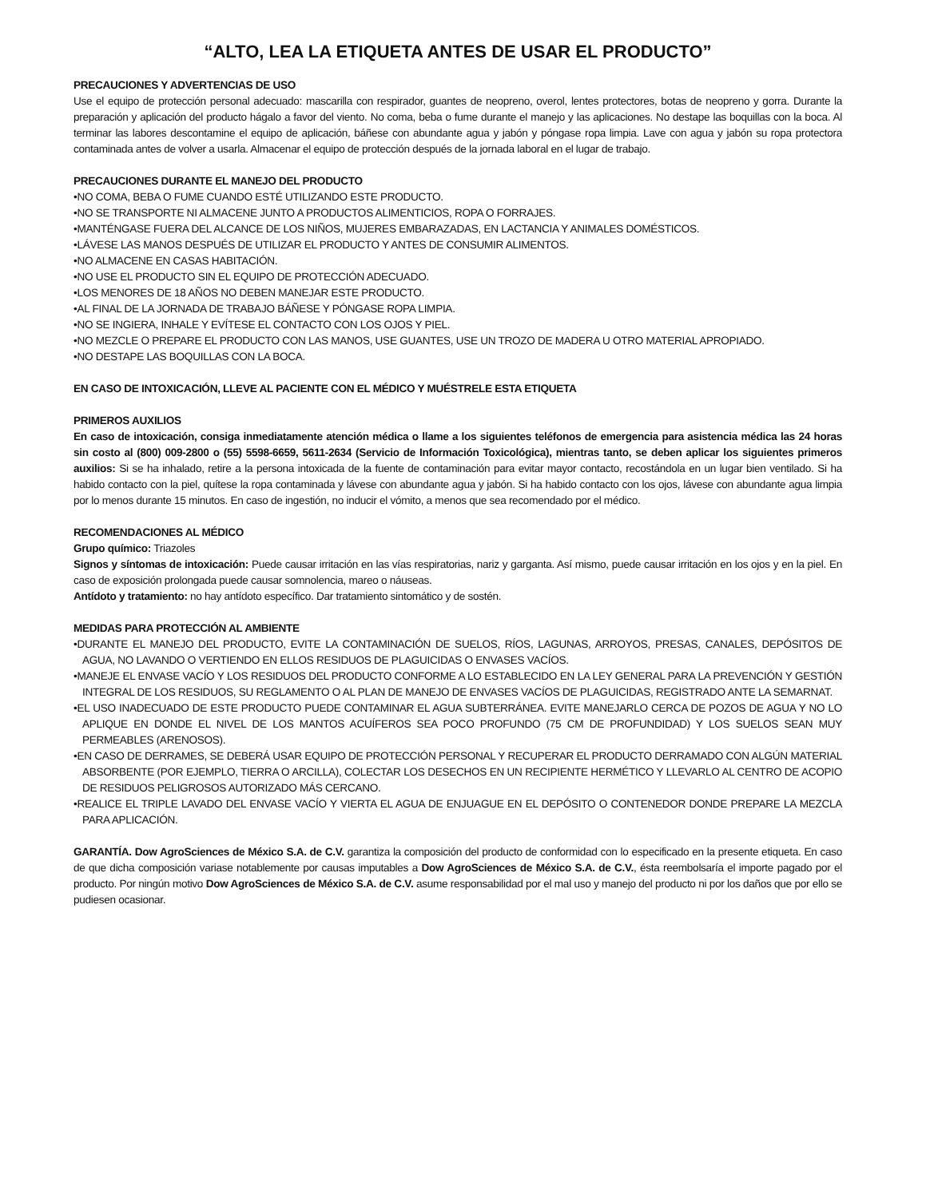“ALTO, LEA LA ETIQUETA ANTES DE USAR EL PRODUCTO”
PRECAUCIONES Y ADVERTENCIAS DE USO
Use el equipo de protección personal adecuado: mascarilla con respirador, guantes de neopreno, overol, lentes protectores, botas de neopreno y gorra. Durante la preparación y aplicación del producto hágalo a favor del viento. No coma, beba o fume durante el manejo y las aplicaciones. No destape las boquillas con la boca. Al terminar las labores descontamine el equipo de aplicación, báñese con abundante agua y jabón y póngase ropa limpia. Lave con agua y jabón su ropa protectora contaminada antes de volver a usarla. Almacenar el equipo de protección después de la jornada laboral en el lugar de trabajo.
PRECAUCIONES DURANTE EL MANEJO DEL PRODUCTO
•NO COMA, BEBA O FUME CUANDO ESTÉ UTILIZANDO ESTE PRODUCTO.
•NO SE TRANSPORTE NI ALMACENE JUNTO A PRODUCTOS ALIMENTICIOS, ROPA O FORRAJES.
•MANTÉNGASE FUERA DEL ALCANCE DE LOS NIÑOS, MUJERES EMBARAZADAS, EN LACTANCIA Y ANIMALES DOMÉSTICOS.
•LÁVESE LAS MANOS DESPUÉS DE UTILIZAR EL PRODUCTO Y ANTES DE CONSUMIR ALIMENTOS.
•NO ALMACENE EN CASAS HABITACIÓN.
•NO USE EL PRODUCTO SIN EL EQUIPO DE PROTECCIÓN ADECUADO.
•LOS MENORES DE 18 AÑOS NO DEBEN MANEJAR ESTE PRODUCTO.
•AL FINAL DE LA JORNADA DE TRABAJO BÁÑESE Y PÓNGASE ROPA LIMPIA.
•NO SE INGIERA, INHALE Y EVÍTESE EL CONTACTO CON LOS OJOS Y PIEL.
•NO MEZCLE O PREPARE EL PRODUCTO CON LAS MANOS, USE GUANTES, USE UN TROZO DE MADERA U OTRO MATERIAL APROPIADO.
•NO DESTAPE LAS BOQUILLAS CON LA BOCA.
EN CASO DE INTOXICACIÓN, LLEVE AL PACIENTE CON EL MÉDICO Y MUÉSTRELE ESTA ETIQUETA
PRIMEROS AUXILIOS
En caso de intoxicación, consiga inmediatamente atención médica o llame a los siguientes teléfonos de emergencia para asistencia médica las 24 horas sin costo al (800) 009-2800 o (55) 5598-6659, 5611-2634 (Servicio de Información Toxicológica), mientras tanto, se deben aplicar los siguientes primeros auxilios: Si se ha inhalado, retire a la persona intoxicada de la fuente de contaminación para evitar mayor contacto, recostándola en un lugar bien ventilado. Si ha habido contacto con la piel, quítese la ropa contaminada y lávese con abundante agua y jabón. Si ha habido contacto con los ojos, lávese con abundante agua limpia por lo menos durante 15 minutos. En caso de ingestión, no inducir el vómito, a menos que sea recomendado por el médico.
RECOMENDACIONES AL MÉDICO
Grupo químico: Triazoles
Signos y síntomas de intoxicación: Puede causar irritación en las vías respiratorias, nariz y garganta. Así mismo, puede causar irritación en los ojos y en la piel. En caso de exposición prolongada puede causar somnolencia, mareo o náuseas.
Antídoto y tratamiento: no hay antídoto específico. Dar tratamiento sintomático y de sostén.
MEDIDAS PARA PROTECCIÓN AL AMBIENTE
•DURANTE EL MANEJO DEL PRODUCTO, EVITE LA CONTAMINACIÓN DE SUELOS, RÍOS, LAGUNAS, ARROYOS, PRESAS, CANALES, DEPÓSITOS DE AGUA, NO LAVANDO O VERTIENDO EN ELLOS RESIDUOS DE PLAGUICIDAS O ENVASES VACÍOS.
•MANEJE EL ENVASE VACÍO Y LOS RESIDUOS DEL PRODUCTO CONFORME A LO ESTABLECIDO EN LA LEY GENERAL PARA LA PREVENCIÓN Y GESTIÓN INTEGRAL DE LOS RESIDUOS, SU REGLAMENTO O AL PLAN DE MANEJO DE ENVASES VACÍOS DE PLAGUICIDAS, REGISTRADO ANTE LA SEMARNAT.
•EL USO INADECUADO DE ESTE PRODUCTO PUEDE CONTAMINAR EL AGUA SUBTERRÁNEA. EVITE MANEJARLO CERCA DE POZOS DE AGUA Y NO LO APLIQUE EN DONDE EL NIVEL DE LOS MANTOS ACUÍFEROS SEA POCO PROFUNDO (75 CM DE PROFUNDIDAD) Y LOS SUELOS SEAN MUY PERMEABLES (ARENOSOS).
•EN CASO DE DERRAMES, SE DEBERÁ USAR EQUIPO DE PROTECCIÓN PERSONAL Y RECUPERAR EL PRODUCTO DERRAMADO CON ALGÚN MATERIAL ABSORBENTE (POR EJEMPLO, TIERRA O ARCILLA), COLECTAR LOS DESECHOS EN UN RECIPIENTE HERMÉTICO Y LLEVARLO AL CENTRO DE ACOPIO DE RESIDUOS PELIGROSOS AUTORIZADO MÁS CERCANO.
•REALICE EL TRIPLE LAVADO DEL ENVASE VACÍO Y VIERTA EL AGUA DE ENJUAGUE EN EL DEPÓSITO O CONTENEDOR DONDE PREPARE LA MEZCLA PARA APLICACIÓN.
GARANTÍA. Dow AgroSciences de México S.A. de C.V. garantiza la composición del producto de conformidad con lo especificado en la presente etiqueta. En caso de que dicha composición variase notablemente por causas imputables a Dow AgroSciences de México S.A. de C.V., ésta reembolsaría el importe pagado por el producto. Por ningún motivo Dow AgroSciences de México S.A. de C.V. asume responsabilidad por el mal uso y manejo del producto ni por los daños que por ello se pudiesen ocasionar.